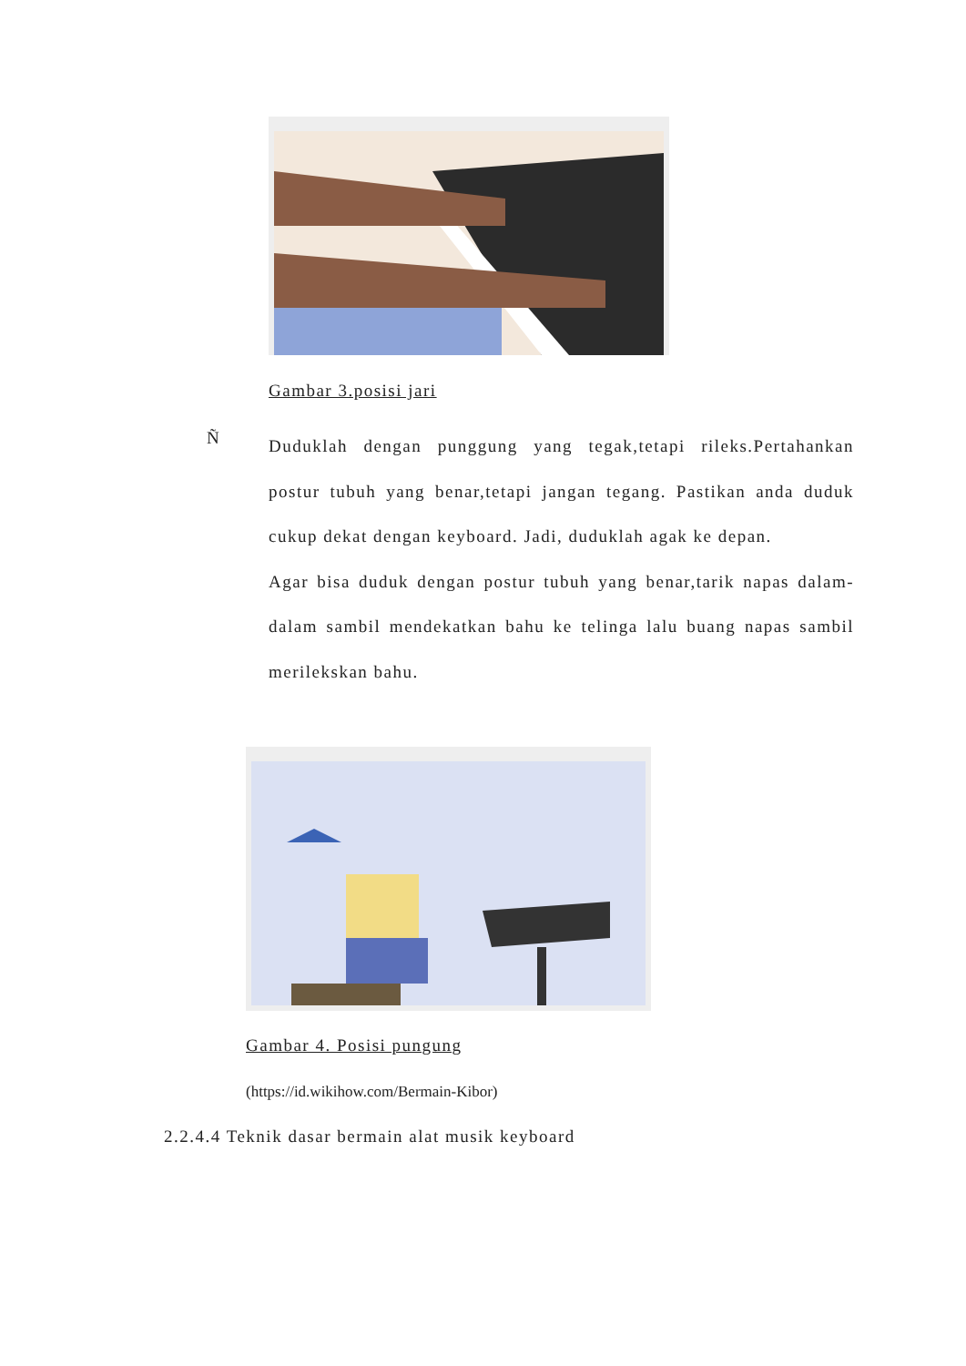Gambar 3.posisi jari
Ñ
Duduklah dengan punggung yang tegak,tetapi rileks.Pertahankan postur tubuh yang benar,tetapi jangan tegang. Pastikan anda duduk cukup dekat dengan keyboard. Jadi, duduklah agak ke depan.
Agar bisa duduk dengan postur tubuh yang benar,tarik napas dalam-dalam sambil mendekatkan bahu ke telinga lalu buang napas sambil merilekskan bahu.
Gambar 4. Posisi pungung
(https://id.wikihow.com/Bermain-Kibor)
2.2.4.4 Teknik dasar bermain alat musik keyboard